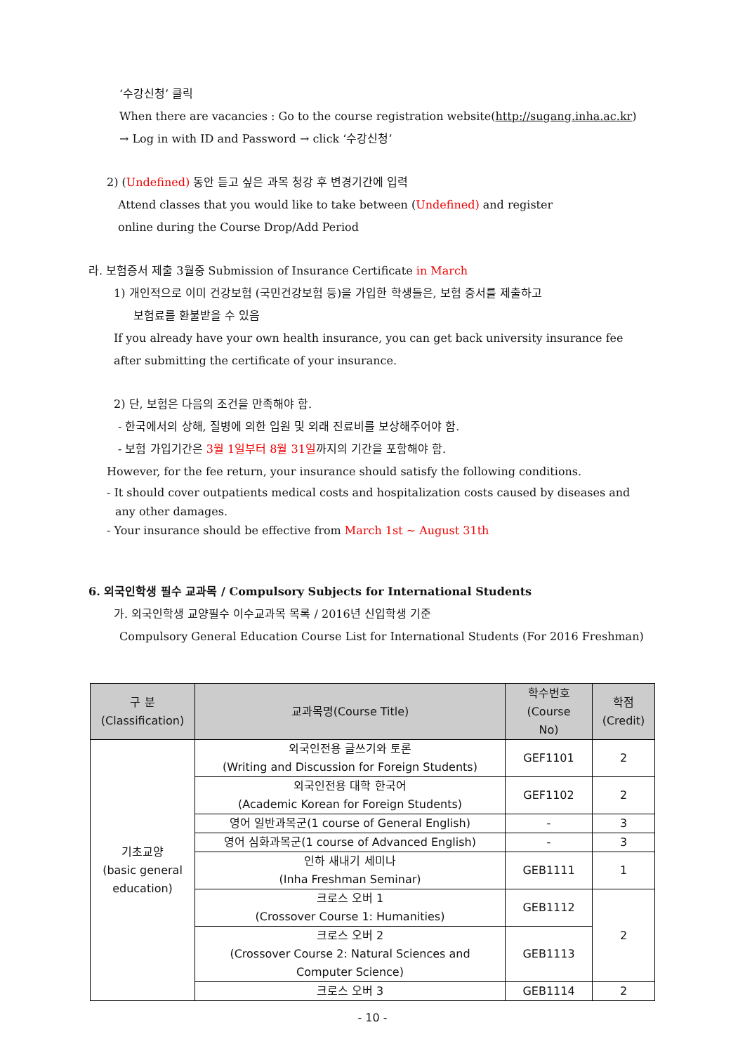‘수강신청’ 클릭
When there are vacancies : Go to the course registration website(http://sugang.inha.ac.kr)
→ Log in with ID and Password → click ‘수강신청’
2) (Undefined) 동안 듣고 싶은 과목 청강 후 변경기간에 입력
Attend classes that you would like to take between (Undefined) and register
online during the Course Drop/Add Period
라. 보험증서 제출 3월중 Submission of Insurance Certificate in March
1) 개인적으로 이미 건강보험 (국민건강보험 등)을 가입한 학생들은, 보험 증서를 제출하고
보험료를 환불받을 수 있음
If you already have your own health insurance, you can get back university insurance fee
after submitting the certificate of your insurance.
2) 단, 보험은 다음의 조건을 만족해야 함.
- 한국에서의 상해, 질병에 의한 입원 및 외래 진료비를 보상해주어야 함.
- 보험 가입기간은 3월 1일부터 8월 31일까지의 기간을 포함해야 함.
However, for the fee return, your insurance should satisfy the following conditions.
- It should cover outpatients medical costs and hospitalization costs caused by diseases and
any other damages.
- Your insurance should be effective from March 1st ~ August 31th
6. 외국인학생 필수 교과목 / Compulsory Subjects for International Students
가. 외국인학생 교양필수 이수교과목 목록 / 2016년 신입학생 기준
Compulsory General Education Course List for International Students (For 2016 Freshman)
| 구 분 (Classification) | 교과목명(Course Title) | 학수번호 (Course No) | 학점 (Credit) |
| --- | --- | --- | --- |
| 기초교양 (basic general education) | 외국인전용 글쓰기와 토론 (Writing and Discussion for Foreign Students) | GEF1101 | 2 |
| | 외국인전용 대학 한국어 (Academic Korean for Foreign Students) | GEF1102 | 2 |
| | 영어 일반과목군(1 course of General English) | - | 3 |
| | 영어 심화과목군(1 course of Advanced English) | - | 3 |
| | 인하 새내기 세미나 (Inha Freshman Seminar) | GEB1111 | 1 |
| | 크로스 오버 1 (Crossover Course 1: Humanities) | GEB1112 | 2 |
| | 크로스 오버 2 (Crossover Course 2: Natural Sciences and Computer Science) | GEB1113 | |
| | 크로스 오버 3 | GEB1114 | 2 |
- 10 -